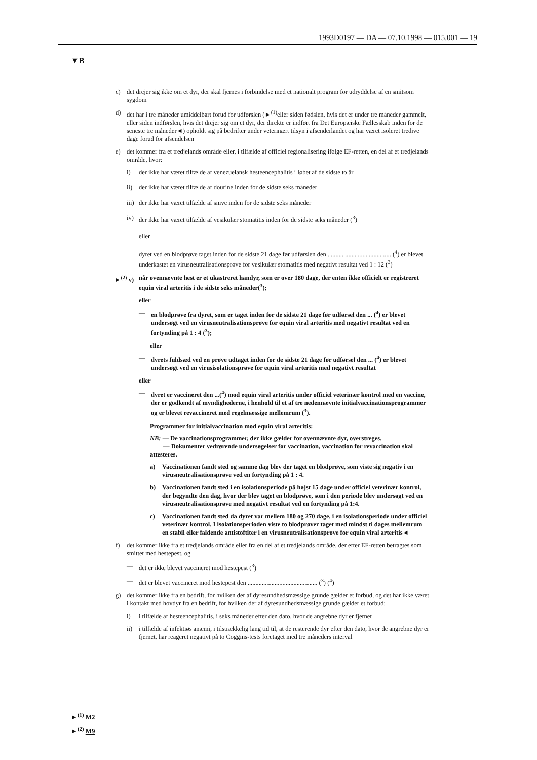1993D0197 — DA — 07.10.1998 — 015.001 — 19
▼B
c) det drejer sig ikke om et dyr, der skal fjernes i forbindelse med et nationalt program for udryddelse af en smitsom sygdom
d) det har i tre måneder umiddelbart forud for udførslen (►<sup>(1)</sup>eller siden fødslen, hvis det er under tre måneder gammelt, eller siden indførslen, hvis det drejer sig om et dyr, der direkte er indført fra Det Europæiske Fællesskab inden for de seneste tre måneder◄) opholdt sig på bedrifter under veterinært tilsyn i afsenderlandet og har været isoleret tredive dage forud for afsendelsen
e) det kommer fra et tredjelands område eller, i tilfælde af officiel regionalisering ifølge EF-retten, en del af et tredjelands område, hvor:
i) der ikke har været tilfælde af venezuelansk hesteencephalitis i løbet af de sidste to år
ii) der ikke har været tilfælde af dourine inden for de sidste seks måneder
iii) der ikke har været tilfælde af snive inden for de sidste seks måneder
iv) der ikke har været tilfælde af vesikulær stomatitis inden for de sidste seks måneder (<sup>3</sup>)
eller
dyret ved en blodprøve taget inden for de sidste 21 dage før udførslen den ........................................ (<sup>4</sup>) er blevet underkastet en virusneutralisationsprøve for vesikulær stomatitis med negativt resultat ved 1 : 12 (<sup>3</sup>)
►<sup>(2)</sup> v) når ovennævnte hest er et ukastreret handyr, som er over 180 dage, der enten ikke officielt er registreret equin viral arteritis i de sidste seks måneder(<sup>3</sup>);
eller
— en blodprøve fra dyret, som er taget inden for de sidste 21 dage før udførsel den ... (<sup>4</sup>) er blevet undersøgt ved en virusneutralisationsprøve for equin viral arteritis med negativt resultat ved en fortynding på 1 : 4 (<sup>3</sup>);
eller
— dyrets fuldsæd ved en prøve udtaget inden for de sidste 21 dage før udførsel den ... (<sup>4</sup>) er blevet undersøgt ved en virusisolationsprøve for equin viral arteritis med negativt resultat
eller
— dyret er vaccineret den ...(<sup>4</sup>) mod equin viral arteritis under officiel veterinær kontrol med en vaccine, der er godkendt af myndighederne, i henhold til et af tre nedennævnte initialvaccinationsprogrammer og er blevet revaccineret med regelmæssige mellemrum (<sup>3</sup>).
Programmer for initialvaccination mod equin viral arteritis:
NB: — De vaccinationsprogrammer, der ikke gælder for ovennævnte dyr, overstreges.
— Dokumenter vedrørende undersøgelser før vaccination, vaccination for revaccination skal attesteres.
a) Vaccinationen fandt sted og samme dag blev der taget en blodprøve, som viste sig negativ i en virusneutralisationsprøve ved en fortynding på 1 : 4.
b) Vaccinationen fandt sted i en isolationsperiode på højst 15 dage under officiel veterinær kontrol, der begyndte den dag, hvor der blev taget en blodprøve, som i den periode blev undersøgt ved en virusneutralisationsprøve med negativt resultat ved en fortynding på 1:4.
c) Vaccinationen fandt sted da dyret var mellem 180 og 270 dage, i en isolationsperiode under officiel veterinær kontrol. I isolationsperioden viste to blodprøver taget med mindst ti dages mellemrum en stabil eller faldende antistoftiter i en virusneutralisationsprøve for equin viral arteritis◄
f) det kommer ikke fra et tredjelands område eller fra en del af et tredjelands område, der efter EF-retten betragtes som smittet med hestepest, og
— det er ikke blevet vaccineret mod hestepest (<sup>3</sup>)
— det er blevet vaccineret mod hestepest den ............................................ (<sup>3</sup>) (<sup>4</sup>)
g) det kommer ikke fra en bedrift, for hvilken der af dyresundhedsmæssige grunde gælder et forbud, og det har ikke været i kontakt med hovdyr fra en bedrift, for hvilken der af dyresundhedsmæssige grunde gælder et forbud:
i) i tilfælde af hesteencephalitis, i seks måneder efter den dato, hvor de angrebne dyr er fjernet
ii) i tilfælde af infektiøs anæmi, i tilstrækkelig lang tid til, at de resterende dyr efter den dato, hvor de angrebne dyr er fjernet, har reageret negativt på to Coggins-tests foretaget med tre måneders interval
►<sup>(1)</sup> M2
►<sup>(2)</sup> M9